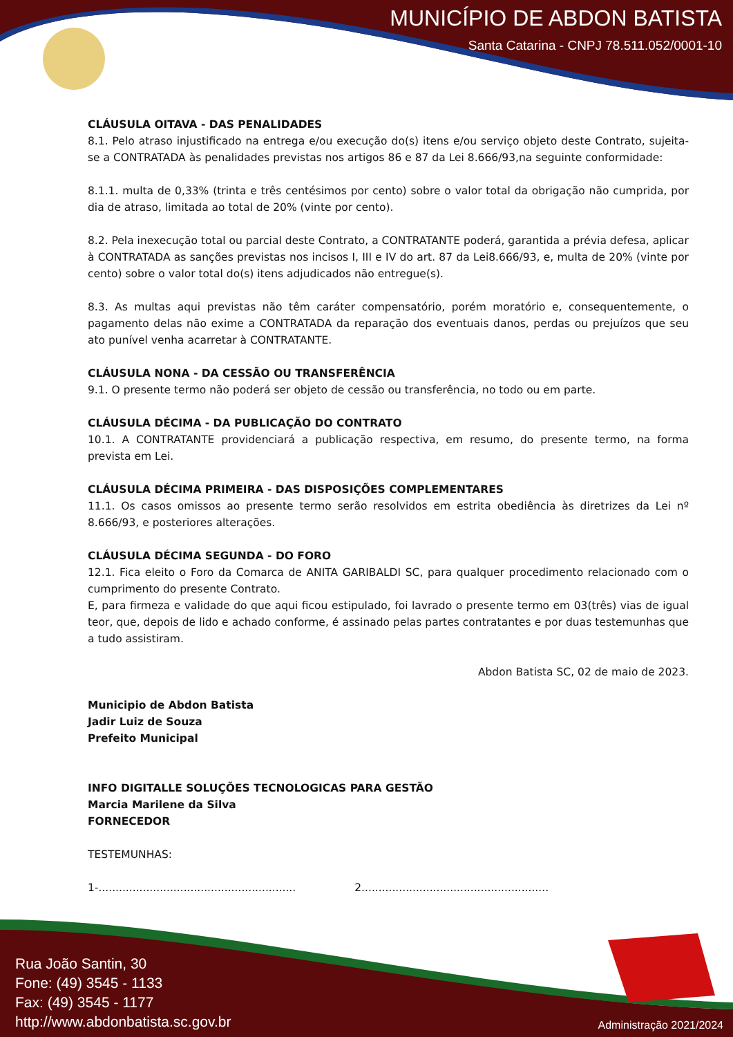MUNICÍPIO DE ABDON BATISTA
Santa Catarina - CNPJ 78.511.052/0001-10
CLÁUSULA OITAVA - DAS PENALIDADES
8.1. Pelo atraso injustificado na entrega e/ou execução do(s) itens e/ou serviço objeto deste Contrato, sujeita-se a CONTRATADA às penalidades previstas nos artigos 86 e 87 da Lei 8.666/93,na seguinte conformidade:
8.1.1. multa de 0,33% (trinta e três centésimos por cento) sobre o valor total da obrigação não cumprida, por dia de atraso, limitada ao total de 20% (vinte por cento).
8.2. Pela inexecução total ou parcial deste Contrato, a CONTRATANTE poderá, garantida a prévia defesa, aplicar à CONTRATADA as sanções previstas nos incisos I, III e IV do art. 87 da Lei8.666/93, e, multa de 20% (vinte por cento) sobre o valor total do(s) itens adjudicados não entregue(s).
8.3. As multas aqui previstas não têm caráter compensatório, porém moratório e, consequentemente, o pagamento delas não exime a CONTRATADA da reparação dos eventuais danos, perdas ou prejuízos que seu ato punível venha acarretar à CONTRATANTE.
CLÁUSULA NONA - DA CESSÃO OU TRANSFERÊNCIA
9.1. O presente termo não poderá ser objeto de cessão ou transferência, no todo ou em parte.
CLÁUSULA DÉCIMA - DA PUBLICAÇÃO DO CONTRATO
10.1. A CONTRATANTE providenciará a publicação respectiva, em resumo, do presente termo, na forma prevista em Lei.
CLÁUSULA DÉCIMA PRIMEIRA - DAS DISPOSIÇÕES COMPLEMENTARES
11.1. Os casos omissos ao presente termo serão resolvidos em estrita obediência às diretrizes da Lei nº 8.666/93, e posteriores alterações.
CLÁUSULA DÉCIMA SEGUNDA - DO FORO
12.1. Fica eleito o Foro da Comarca de ANITA GARIBALDI SC, para qualquer procedimento relacionado com o cumprimento do presente Contrato.
E, para firmeza e validade do que aqui ficou estipulado, foi lavrado o presente termo em 03(três) vias de igual teor, que, depois de lido e achado conforme, é assinado pelas partes contratantes e por duas testemunhas que a tudo assistiram.
Abdon Batista SC, 02 de maio de 2023.
Municipio de Abdon Batista
Jadir Luiz de Souza
Prefeito Municipal
INFO DIGITALLE SOLUÇÕES TECNOLOGICAS PARA GESTÃO
Marcia Marilene da Silva
FORNECEDOR
TESTEMUNHAS:
1-.......................................................... 2.......................................................
Rua João Santin, 30
Fone: (49) 3545 - 1133
Fax: (49) 3545 - 1177
http://www.abdonbatista.sc.gov.br
Administração 2021/2024